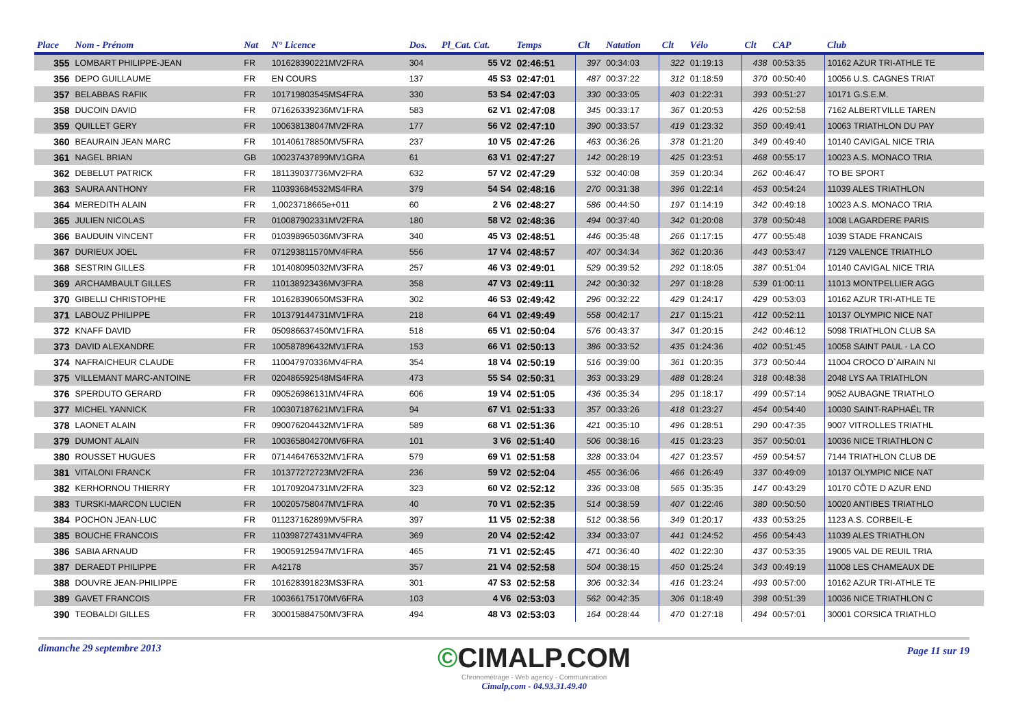| Place | Nom - Prénom | Nat | N° Licence | Dos. | Pl_Cat. Cat. | Temps | Clt | Natation | Clt | Vélo | Clt | CAP | Club |
| --- | --- | --- | --- | --- | --- | --- | --- | --- | --- | --- | --- | --- | --- |
| 355 | LOMBART PHILIPPE-JEAN | FR | 101628390221MV2FRA | 304 | 55 V2 | 02:46:51 | 397 | 00:34:03 | 322 | 01:19:13 | 438 | 00:53:35 | 10162 AZUR TRI-ATHLE TE |
| 356 | DEPO GUILLAUME | FR | EN COURS | 137 | 45 S3 | 02:47:01 | 487 | 00:37:22 | 312 | 01:18:59 | 370 | 00:50:40 | 10056 U.S. CAGNES TRIAT |
| 357 | BELABBAS RAFIK | FR | 101719803545MS4FRA | 330 | 53 S4 | 02:47:03 | 330 | 00:33:05 | 403 | 01:22:31 | 393 | 00:51:27 | 10171 G.S.E.M. |
| 358 | DUCOIN DAVID | FR | 071626339236MV1FRA | 583 | 62 V1 | 02:47:08 | 345 | 00:33:17 | 367 | 01:20:53 | 426 | 00:52:58 | 7162 ALBERTVILLE TAREN |
| 359 | QUILLET GERY | FR | 100638138047MV2FRA | 177 | 56 V2 | 02:47:10 | 390 | 00:33:57 | 419 | 01:23:32 | 350 | 00:49:41 | 10063 TRIATHLON DU PAY |
| 360 | BEAURAIN JEAN MARC | FR | 101406178850MV5FRA | 237 | 10 V5 | 02:47:26 | 463 | 00:36:26 | 378 | 01:21:20 | 349 | 00:49:40 | 10140 CAVIGAL NICE TRIA |
| 361 | NAGEL BRIAN | GB | 100237437899MV1GRA | 61 | 63 V1 | 02:47:27 | 142 | 00:28:19 | 425 | 01:23:51 | 468 | 00:55:17 | 10023 A.S. MONACO TRIA |
| 362 | DEBELUT PATRICK | FR | 181139037736MV2FRA | 632 | 57 V2 | 02:47:29 | 532 | 00:40:08 | 359 | 01:20:34 | 262 | 00:46:47 | TO BE SPORT |
| 363 | SAURA ANTHONY | FR | 110393684532MS4FRA | 379 | 54 S4 | 02:48:16 | 270 | 00:31:38 | 396 | 01:22:14 | 453 | 00:54:24 | 11039 ALES TRIATHLON |
| 364 | MEREDITH ALAIN | FR | 1,0023718665e+011 | 60 | 2 V6 | 02:48:27 | 586 | 00:44:50 | 197 | 01:14:19 | 342 | 00:49:18 | 10023 A.S. MONACO TRIA |
| 365 | JULIEN NICOLAS | FR | 010087902331MV2FRA | 180 | 58 V2 | 02:48:36 | 494 | 00:37:40 | 342 | 01:20:08 | 378 | 00:50:48 | 1008 LAGARDERE PARIS |
| 366 | BAUDUIN VINCENT | FR | 010398965036MV3FRA | 340 | 45 V3 | 02:48:51 | 446 | 00:35:48 | 266 | 01:17:15 | 477 | 00:55:48 | 1039 STADE FRANCAIS |
| 367 | DURIEUX JOEL | FR | 071293811570MV4FRA | 556 | 17 V4 | 02:48:57 | 407 | 00:34:34 | 362 | 01:20:36 | 443 | 00:53:47 | 7129 VALENCE TRIATHLO |
| 368 | SESTRIN GILLES | FR | 101408095032MV3FRA | 257 | 46 V3 | 02:49:01 | 529 | 00:39:52 | 292 | 01:18:05 | 387 | 00:51:04 | 10140 CAVIGAL NICE TRIA |
| 369 | ARCHAMBAULT GILLES | FR | 110138923436MV3FRA | 358 | 47 V3 | 02:49:11 | 242 | 00:30:32 | 297 | 01:18:28 | 539 | 01:00:11 | 11013 MONTPELLIER AGG |
| 370 | GIBELLI CHRISTOPHE | FR | 101628390650MS3FRA | 302 | 46 S3 | 02:49:42 | 296 | 00:32:22 | 429 | 01:24:17 | 429 | 00:53:03 | 10162 AZUR TRI-ATHLE TE |
| 371 | LABOUZ PHILIPPE | FR | 101379144731MV1FRA | 218 | 64 V1 | 02:49:49 | 558 | 00:42:17 | 217 | 01:15:21 | 412 | 00:52:11 | 10137 OLYMPIC NICE NAT |
| 372 | KNAFF DAVID | FR | 050986637450MV1FRA | 518 | 65 V1 | 02:50:04 | 576 | 00:43:37 | 347 | 01:20:15 | 242 | 00:46:12 | 5098 TRIATHLON CLUB SA |
| 373 | DAVID ALEXANDRE | FR | 100587896432MV1FRA | 153 | 66 V1 | 02:50:13 | 386 | 00:33:52 | 435 | 01:24:36 | 402 | 00:51:45 | 10058 SAINT PAUL - LA CO |
| 374 | NAFRAICHEUR CLAUDE | FR | 110047970336MV4FRA | 354 | 18 V4 | 02:50:19 | 516 | 00:39:00 | 361 | 01:20:35 | 373 | 00:50:44 | 11004 CROCO D`AIRAIN NI |
| 375 | VILLEMANT MARC-ANTOINE | FR | 020486592548MS4FRA | 473 | 55 S4 | 02:50:31 | 363 | 00:33:29 | 488 | 01:28:24 | 318 | 00:48:38 | 2048 LYS AA TRIATHLON |
| 376 | SPERDUTO GERARD | FR | 090526986131MV4FRA | 606 | 19 V4 | 02:51:05 | 436 | 00:35:34 | 295 | 01:18:17 | 499 | 00:57:14 | 9052 AUBAGNE TRIATHLO |
| 377 | MICHEL YANNICK | FR | 100307187621MV1FRA | 94 | 67 V1 | 02:51:33 | 357 | 00:33:26 | 418 | 01:23:27 | 454 | 00:54:40 | 10030 SAINT-RAPHAËL TR |
| 378 | LAONET ALAIN | FR | 090076204432MV1FRA | 589 | 68 V1 | 02:51:36 | 421 | 00:35:10 | 496 | 01:28:51 | 290 | 00:47:35 | 9007 VITROLLES TRIATHL |
| 379 | DUMONT ALAIN | FR | 100365804270MV6FRA | 101 | 3 V6 | 02:51:40 | 506 | 00:38:16 | 415 | 01:23:23 | 357 | 00:50:01 | 10036 NICE TRIATHLON C |
| 380 | ROUSSET HUGUES | FR | 071446476532MV1FRA | 579 | 69 V1 | 02:51:58 | 328 | 00:33:04 | 427 | 01:23:57 | 459 | 00:54:57 | 7144 TRIATHLON CLUB DE |
| 381 | VITALONI FRANCK | FR | 101377272723MV2FRA | 236 | 59 V2 | 02:52:04 | 455 | 00:36:06 | 466 | 01:26:49 | 337 | 00:49:09 | 10137 OLYMPIC NICE NAT |
| 382 | KERHORNOU THIERRY | FR | 101709204731MV2FRA | 323 | 60 V2 | 02:52:12 | 336 | 00:33:08 | 565 | 01:35:35 | 147 | 00:43:29 | 10170 CÔTE D AZUR END |
| 383 | TURSKI-MARCON LUCIEN | FR | 100205758047MV1FRA | 40 | 70 V1 | 02:52:35 | 514 | 00:38:59 | 407 | 01:22:46 | 380 | 00:50:50 | 10020 ANTIBES TRIATHLO |
| 384 | POCHON JEAN-LUC | FR | 011237162899MV5FRA | 397 | 11 V5 | 02:52:38 | 512 | 00:38:56 | 349 | 01:20:17 | 433 | 00:53:25 | 1123 A.S. CORBEIL-E |
| 385 | BOUCHE FRANCOIS | FR | 110398727431MV4FRA | 369 | 20 V4 | 02:52:42 | 334 | 00:33:07 | 441 | 01:24:52 | 456 | 00:54:43 | 11039 ALES TRIATHLON |
| 386 | SABIA ARNAUD | FR | 190059125947MV1FRA | 465 | 71 V1 | 02:52:45 | 471 | 00:36:40 | 402 | 01:22:30 | 437 | 00:53:35 | 19005 VAL DE REUIL TRIA |
| 387 | DERAEDT PHILIPPE | FR | A42178 | 357 | 21 V4 | 02:52:58 | 504 | 00:38:15 | 450 | 01:25:24 | 343 | 00:49:19 | 11008 LES CHAMEAUX DE |
| 388 | DOUVRE JEAN-PHILIPPE | FR | 101628391823MS3FRA | 301 | 47 S3 | 02:52:58 | 306 | 00:32:34 | 416 | 01:23:24 | 493 | 00:57:00 | 10162 AZUR TRI-ATHLE TE |
| 389 | GAVET FRANCOIS | FR | 100366175170MV6FRA | 103 | 4 V6 | 02:53:03 | 562 | 00:42:35 | 306 | 01:18:49 | 398 | 00:51:39 | 10036 NICE TRIATHLON C |
| 390 | TEOBALDI GILLES | FR | 300015884750MV3FRA | 494 | 48 V3 | 02:53:03 | 164 | 00:28:44 | 470 | 01:27:18 | 494 | 00:57:01 | 30001 CORSICA TRIATHLO |
dimanche 29 septembre 2013
©CIMALP.COM
Chronométrage - Web agency - Communication
Cimalp,com - 04.93.31.49.40
Page 11 sur 19